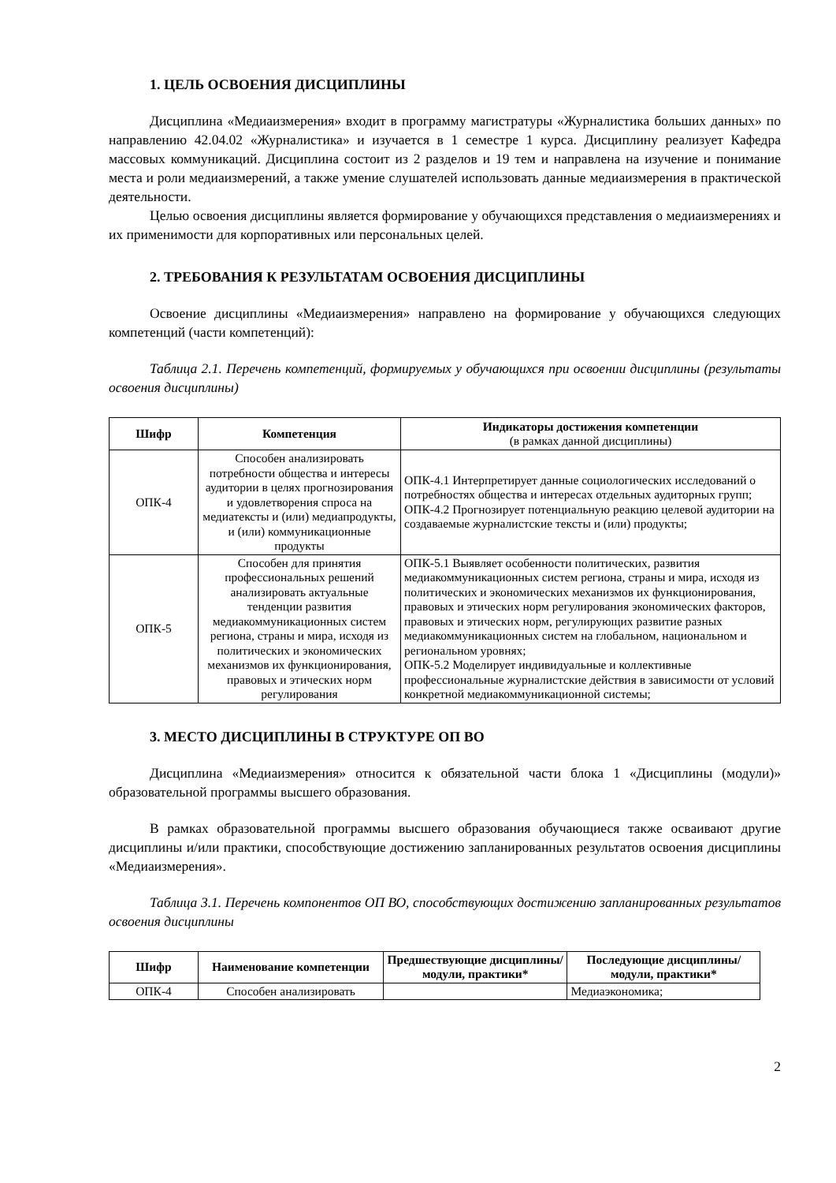1. ЦЕЛЬ ОСВОЕНИЯ ДИСЦИПЛИНЫ
Дисциплина «Медиаизмерения» входит в программу магистратуры «Журналистика больших данных» по направлению 42.04.02 «Журналистика» и изучается в 1 семестре 1 курса. Дисциплину реализует Кафедра массовых коммуникаций. Дисциплина состоит из 2 разделов и 19 тем и направлена на изучение и понимание места и роли медиаизмерений, а также умение слушателей использовать данные медиаизмерения в практической деятельности.
Целью освоения дисциплины является формирование у обучающихся представления о медиаизмерениях и их применимости для корпоративных или персональных целей.
2. ТРЕБОВАНИЯ К РЕЗУЛЬТАТАМ ОСВОЕНИЯ ДИСЦИПЛИНЫ
Освоение дисциплины «Медиаизмерения» направлено на формирование у обучающихся следующих компетенций (части компетенций):
Таблица 2.1. Перечень компетенций, формируемых у обучающихся при освоении дисциплины (результаты освоения дисциплины)
| Шифр | Компетенция | Индикаторы достижения компетенции (в рамках данной дисциплины) |
| --- | --- | --- |
| ОПК-4 | Способен анализировать потребности общества и интересы аудитории в целях прогнозирования и удовлетворения спроса на медиатексты и (или) медиапродукты, и (или) коммуникационные продукты | ОПК-4.1 Интерпретирует данные социологических исследований о потребностях общества и интересах отдельных аудиторных групп; ОПК-4.2 Прогнозирует потенциальную реакцию целевой аудитории на создаваемые журналистские тексты и (или) продукты; |
| ОПК-5 | Способен для принятия профессиональных решений анализировать актуальные тенденции развития медиакоммуникационных систем региона, страны и мира, исходя из политических и экономических механизмов их функционирования, правовых и этических норм регулирования | ОПК-5.1 Выявляет особенности политических, развития медиакоммуникационных систем региона, страны и мира, исходя из политических и экономических механизмов их функционирования, правовых и этических норм регулирования экономических факторов, правовых и этических норм, регулирующих развитие разных медиакоммуникационных систем на глобальном, национальном и региональном уровнях; ОПК-5.2 Моделирует индивидуальные и коллективные профессиональные журналистские действия в зависимости от условий конкретной медиакоммуникационной системы; |
3. МЕСТО ДИСЦИПЛИНЫ В СТРУКТУРЕ ОП ВО
Дисциплина «Медиаизмерения» относится к обязательной части блока 1 «Дисциплины (модули)» образовательной программы высшего образования.
В рамках образовательной программы высшего образования обучающиеся также осваивают другие дисциплины и/или практики, способствующие достижению запланированных результатов освоения дисциплины «Медиаизмерения».
Таблица 3.1. Перечень компонентов ОП ВО, способствующих достижению запланированных результатов освоения дисциплины
| Шифр | Наименование компетенции | Предшествующие дисциплины/модули, практики* | Последующие дисциплины/модули, практики* |
| --- | --- | --- | --- |
| ОПК-4 | Способен анализировать | | Медиаэкономика; |
2